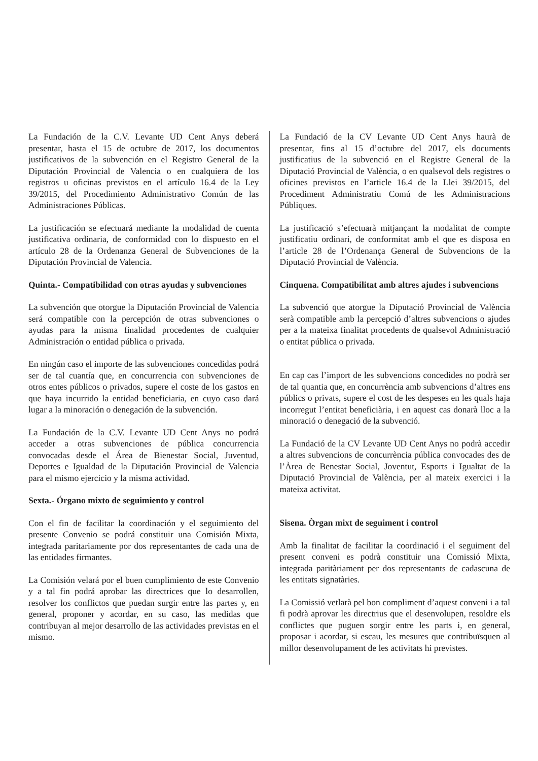La Fundación de la C.V. Levante UD Cent Anys deberá presentar, hasta el 15 de octubre de 2017, los documentos justificativos de la subvención en el Registro General de la Diputación Provincial de Valencia o en cualquiera de los registros u oficinas previstos en el artículo 16.4 de la Ley 39/2015, del Procedimiento Administrativo Común de las Administraciones Públicas.
La justificación se efectuará mediante la modalidad de cuenta justificativa ordinaria, de conformidad con lo dispuesto en el artículo 28 de la Ordenanza General de Subvenciones de la Diputación Provincial de Valencia.
Quinta.- Compatibilidad con otras ayudas y subvenciones
La subvención que otorgue la Diputación Provincial de Valencia será compatible con la percepción de otras subvenciones o ayudas para la misma finalidad procedentes de cualquier Administración o entidad pública o privada.
En ningún caso el importe de las subvenciones concedidas podrá ser de tal cuantía que, en concurrencia con subvenciones de otros entes públicos o privados, supere el coste de los gastos en que haya incurrido la entidad beneficiaria, en cuyo caso dará lugar a la minoración o denegación de la subvención.
La Fundación de la C.V. Levante UD Cent Anys no podrá acceder a otras subvenciones de pública concurrencia convocadas desde el Área de Bienestar Social, Juventud, Deportes e Igualdad de la Diputación Provincial de Valencia para el mismo ejercicio y la misma actividad.
Sexta.- Órgano mixto de seguimiento y control
Con el fin de facilitar la coordinación y el seguimiento del presente Convenio se podrá constituir una Comisión Mixta, integrada paritariamente por dos representantes de cada una de las entidades firmantes.
La Comisión velará por el buen cumplimiento de este Convenio y a tal fin podrá aprobar las directrices que lo desarrollen, resolver los conflictos que puedan surgir entre las partes y, en general, proponer y acordar, en su caso, las medidas que contribuyan al mejor desarrollo de las actividades previstas en el mismo.
La Fundació de la CV Levante UD Cent Anys haurà de presentar, fins al 15 d’octubre del 2017, els documents justificatius de la subvenció en el Registre General de la Diputació Provincial de València, o en qualsevol dels registres o oficines previstos en l’article 16.4 de la Llei 39/2015, del Procediment Administratiu Comú de les Administracions Públiques.
La justificació s’efectuarà mitjançant la modalitat de compte justificatiu ordinari, de conformitat amb el que es disposa en l’article 28 de l’Ordenança General de Subvencions de la Diputació Provincial de València.
Cinquena. Compatibilitat amb altres ajudes i subvencions
La subvenció que atorgue la Diputació Provincial de València serà compatible amb la percepció d’altres subvencions o ajudes per a la mateixa finalitat procedents de qualsevol Administració o entitat pública o privada.
En cap cas l’import de les subvencions concedides no podrà ser de tal quantia que, en concurrència amb subvencions d’altres ens públics o privats, supere el cost de les despeses en les quals haja incorregut l’entitat beneficiària, i en aquest cas donarà lloc a la minoració o denegació de la subvenció.
La Fundació de la CV Levante UD Cent Anys no podrà accedir a altres subvencions de concurrència pública convocades des de l’Àrea de Benestar Social, Joventut, Esports i Igualtat de la Diputació Provincial de València, per al mateix exercici i la mateixa activitat.
Sisena. Òrgan mixt de seguiment i control
Amb la finalitat de facilitar la coordinació i el seguiment del present conveni es podrà constituir una Comissió Mixta, integrada paritàriament per dos representants de cadascuna de les entitats signatàries.
La Comissió vetlarà pel bon compliment d’aquest conveni i a tal fi podrà aprovar les directrius que el desenvolupen, resoldre els conflictes que puguen sorgir entre les parts i, en general, proposar i acordar, si escau, les mesures que contribuïsquen al millor desenvolupament de les activitats hi previstes.